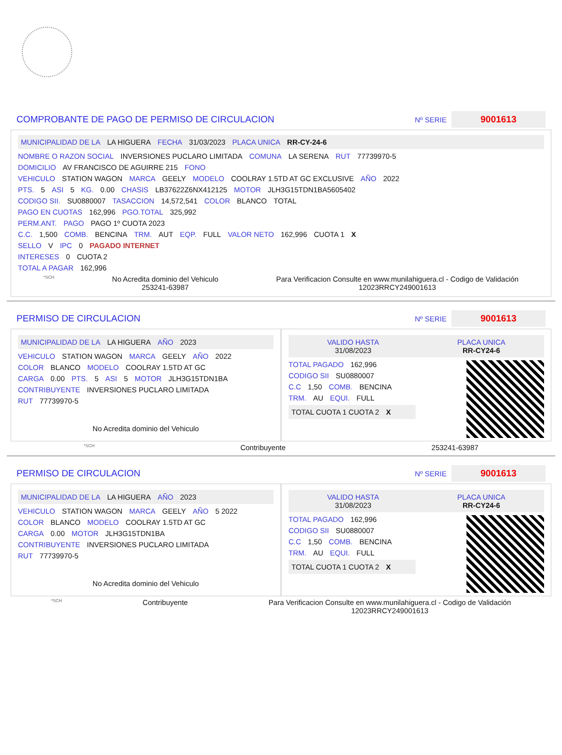COMPROBANTE DE PAGO DE PERMISO DE CIRCULACION
Nº SERIE 9001613
MUNICIPALIDAD DE LA LA HIGUERA FECHA 31/03/2023 PLACA UNICA RR-CY-24-6
NOMBRE O RAZON SOCIAL INVERSIONES PUCLARO LIMITADA COMUNA LA SERENA RUT 77739970-5
DOMICILIO AV FRANCISCO DE AGUIRRE 215 FONO
VEHICULO STATION WAGON MARCA GEELY MODELO COOLRAY 1.5TD AT GC EXCLUSIVE AÑO 2022
PTS. 5 ASI 5 KG. 0.00 CHASIS LB37622Z6NX412125 MOTOR JLH3G15TDN1BA5605402
CODIGO SII. SU0880007 TASACCION 14,572,541 COLOR BLANCO TOTAL
PAGO EN CUOTAS 162,996 PGO.TOTAL 325,992
PERM.ANT. PAGO PAGO 1º CUOTA 2023
C.C. 1,500 COMB. BENCINA TRM. AUT EQP. FULL VALOR NETO 162,996 CUOTA 1 X
SELLO V IPC 0 PAGADO INTERNET
INTERESES 0 CUOTA 2
TOTAL A PAGAR 162,996
*SCH No Acredita dominio del Vehiculo
253241-63987 Para Verificacion Consulte en www.munilahiguera.cl - Codigo de Validación
12023RRCY249001613
PERMISO DE CIRCULACION
Nº SERIE 9001613
MUNICIPALIDAD DE LA LA HIGUERA AÑO 2023
VEHICULO STATION WAGON MARCA GEELY AÑO 2022
COLOR BLANCO MODELO COOLRAY 1.5TD AT GC
CARGA 0.00 PTS. 5 ASI 5 MOTOR JLH3G15TDN1BA
CONTRIBUYENTE INVERSIONES PUCLARO LIMITADA
RUT 77739970-5
No Acredita dominio del Vehiculo
VALIDO HASTA
31/08/2023 PLACA UNICA
RR-CY24-6
TOTAL PAGADO 162,996
CODIGO SII SU0880007
C.C 1,50 COMB. BENCINA
TRM. AU EQUI. FULL
TOTAL CUOTA 1 CUOTA 2 X
*SCH Contribuyente 253241-63987
PERMISO DE CIRCULACION
Nº SERIE 9001613
MUNICIPALIDAD DE LA LA HIGUERA AÑO 2023
VEHICULO STATION WAGON MARCA GEELY AÑO 5 2022
COLOR BLANCO MODELO COOLRAY 1.5TD AT GC
CARGA 0.00 MOTOR JLH3G15TDN1BA
CONTRIBUYENTE INVERSIONES PUCLARO LIMITADA
RUT 77739970-5
No Acredita dominio del Vehiculo
VALIDO HASTA
31/08/2023 PLACA UNICA
RR-CY24-6
TOTAL PAGADO 162,996
CODIGO SII SU0880007
C.C 1,50 COMB. BENCINA
TRM. AU EQUI. FULL
TOTAL CUOTA 1 CUOTA 2 X
*SCH Contribuyente Para Verificacion Consulte en www.munilahiguera.cl - Codigo de Validación
12023RRCY249001613